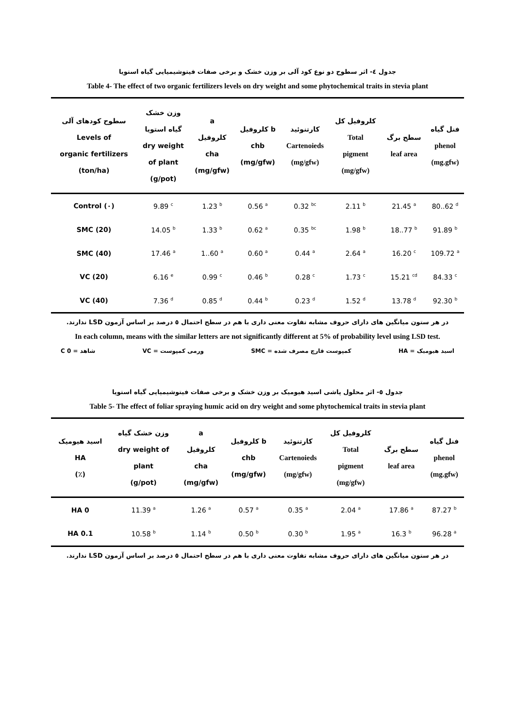جدول ٤- اثر سطوح دو نوع کود آلی بر وزن خشک و برخی صفات فیتوشیمیایی گیاه استویا
Table 4- The effect of two organic fertilizers levels on dry weight and some phytochemical traits in stevia plant
| سطوح کودهای آلی Levels of organic fertilizers (ton/ha) | وزن خشک گیاه استویا dry weight of plant (g/pot) | a کلروفیل cha (mg/gfw) | کلروفیل b chb (mg/gfw) | کارتنوئید Cartenoieds (mg/gfw) | کلروفیل کل Total pigment (mg/gfw) | سطح برگ leaf area | فنل گیاه phenol (mg.gfw) |
| --- | --- | --- | --- | --- | --- | --- | --- |
| Control (٠) | 9.89 <sup>c</sup> | 1.23 <sup>b</sup> | 0.56 <sup>a</sup> | 0.32 <sup>bc</sup> | 2.11 <sup>b</sup> | 21.45 <sup>a</sup> | 80..62 <sup>d</sup> |
| SMC (20) | 14.05 <sup>b</sup> | 1.33 <sup>b</sup> | 0.62 <sup>a</sup> | 0.35 <sup>bc</sup> | 1.98 <sup>b</sup> | 18..77 <sup>b</sup> | 91.89 <sup>b</sup> |
| SMC (40) | 17.46 <sup>a</sup> | 1..60 <sup>a</sup> | 0.60 <sup>a</sup> | 0.44 <sup>a</sup> | 2.64 <sup>a</sup> | 16.20 <sup>c</sup> | 109.72 <sup>a</sup> |
| VC (20) | 6.16 <sup>e</sup> | 0.99 <sup>c</sup> | 0.46 <sup>b</sup> | 0.28 <sup>c</sup> | 1.73 <sup>c</sup> | 15.21 <sup>cd</sup> | 84.33 <sup>c</sup> |
| VC (40) | 7.36 <sup>d</sup> | 0.85 <sup>d</sup> | 0.44 <sup>b</sup> | 0.23 <sup>d</sup> | 1.52 <sup>d</sup> | 13.78 <sup>d</sup> | 92.30 <sup>b</sup> |
در هر ستون میانگین های دارای حروف مشابه تفاوت معنی داری با هم در سطح احتمال ٥ درصد بر اساس آزمون LSD ندارند.
In each column, means with the similar letters are not significantly different at 5% of probability level using LSD test.
اسید هیومیک = HA کمپوست قارچ مصرف شده = SMC ورمی کمپوست = VC شاهد = C 0
جدول ٥- اثر محلول پاشی اسید هیومیک بر وزن خشک و برخی صفات فیتوشیمیایی گیاه استویا
Table 5- The effect of foliar spraying humic acid on dry weight and some phytochemical traits in stevia plant
| اسید هیومیک HA (٪) | وزن خشک گیاه dry weight of plant (g/pot) | a کلروفیل cha (mg/gfw) | کلروفیل b chb (mg/gfw) | کارتنوئید Cartenoieds (mg/gfw) | کلروفیل کل Total pigment (mg/gfw) | سطح برگ leaf area | فنل گیاه phenol (mg.gfw) |
| --- | --- | --- | --- | --- | --- | --- | --- |
| HA 0 | 11.39 <sup>a</sup> | 1.26 <sup>a</sup> | 0.57 <sup>a</sup> | 0.35 <sup>a</sup> | 2.04 <sup>a</sup> | 17.86 <sup>a</sup> | 87.27 <sup>b</sup> |
| HA 0.1 | 10.58 <sup>b</sup> | 1.14 <sup>b</sup> | 0.50 <sup>b</sup> | 0.30 <sup>b</sup> | 1.95 <sup>a</sup> | 16.3 <sup>b</sup> | 96.28 <sup>a</sup> |
در هر ستون میانگین های دارای حروف مشابه تفاوت معنی داری با هم در سطح احتمال ٥ درصد بر اساس آزمون LSD ندارند.